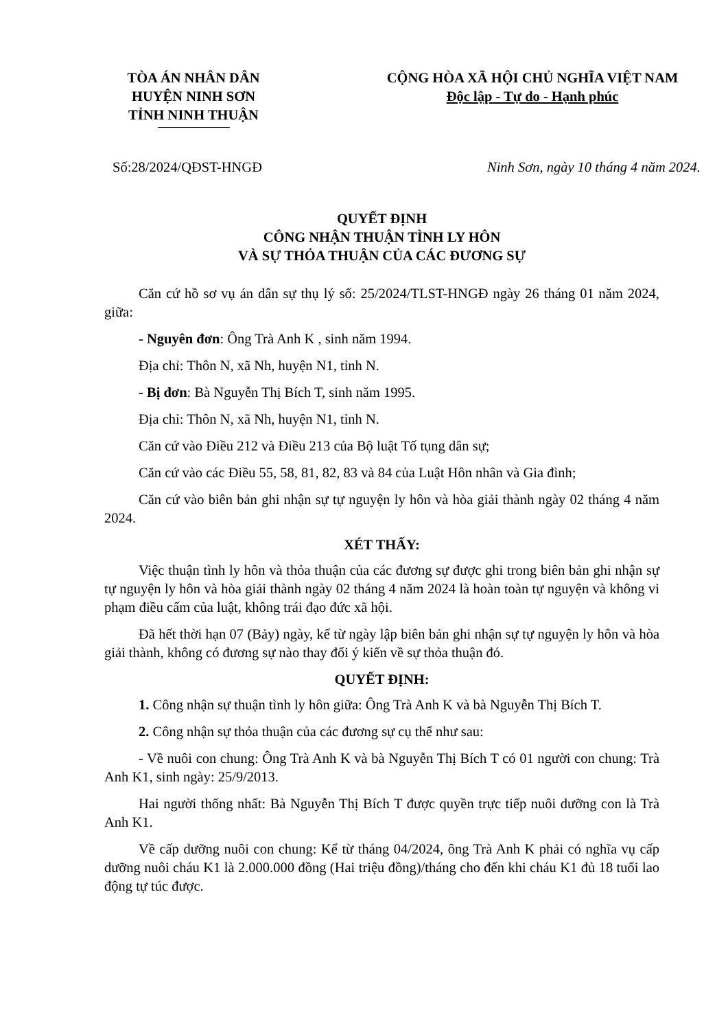TÒA ÁN NHÂN DÂN
HUYỆN NINH SƠN
TỈNH NINH THUẬN
CỘNG HÒA XÃ HỘI CHỦ NGHĨA VIỆT NAM
Độc lập - Tự do - Hạnh phúc
Số:28/2024/QĐST-HNGĐ Ninh Sơn, ngày 10 tháng 4 năm 2024.
QUYẾT ĐỊNH
CÔNG NHẬN THUẬN TÌNH LY HÔN
VÀ SỰ THỎA THUẬN CỦA CÁC ĐƯƠNG SỰ
Căn cứ hồ sơ vụ án dân sự thụ lý số: 25/2024/TLST-HNGĐ ngày 26 tháng 01 năm 2024, giữa:
- Nguyên đơn: Ông Trà Anh K , sinh năm 1994.
Địa chỉ: Thôn N, xã Nh, huyện N1, tỉnh N.
- Bị đơn: Bà Nguyễn Thị Bích T, sinh năm 1995.
Địa chỉ: Thôn N, xã Nh, huyện N1, tỉnh N.
Căn cứ vào Điều 212 và Điều 213 của Bộ luật Tố tụng dân sự;
Căn cứ vào các Điều 55, 58, 81, 82, 83 và 84 của Luật Hôn nhân và Gia đình;
Căn cứ vào biên bản ghi nhận sự tự nguyện ly hôn và hòa giải thành ngày 02 tháng 4 năm 2024.
XÉT THẤY:
Việc thuận tình ly hôn và thỏa thuận của các đương sự được ghi trong biên bản ghi nhận sự tự nguyện ly hôn và hòa giải thành ngày 02 tháng 4 năm 2024 là hoàn toàn tự nguyện và không vi phạm điều cấm của luật, không trái đạo đức xã hội.
Đã hết thời hạn 07 (Bảy) ngày, kể từ ngày lập biên bản ghi nhận sự tự nguyện ly hôn và hòa giải thành, không có đương sự nào thay đổi ý kiến về sự thỏa thuận đó.
QUYẾT ĐỊNH:
1. Công nhận sự thuận tình ly hôn giữa: Ông Trà Anh K và bà Nguyễn Thị Bích T.
2. Công nhận sự thỏa thuận của các đương sự cụ thể như sau:
- Về nuôi con chung: Ông Trà Anh K và bà Nguyễn Thị Bích T có 01 người con chung: Trà Anh K1, sinh ngày: 25/9/2013.
Hai người thống nhất: Bà Nguyễn Thị Bích T được quyền trực tiếp nuôi dưỡng con là Trà Anh K1.
Về cấp dưỡng nuôi con chung: Kể từ tháng 04/2024, ông Trà Anh K phải có nghĩa vụ cấp dưỡng nuôi cháu K1 là 2.000.000 đồng (Hai triệu đồng)/tháng cho đến khi cháu K1 đủ 18 tuổi lao động tự túc được.